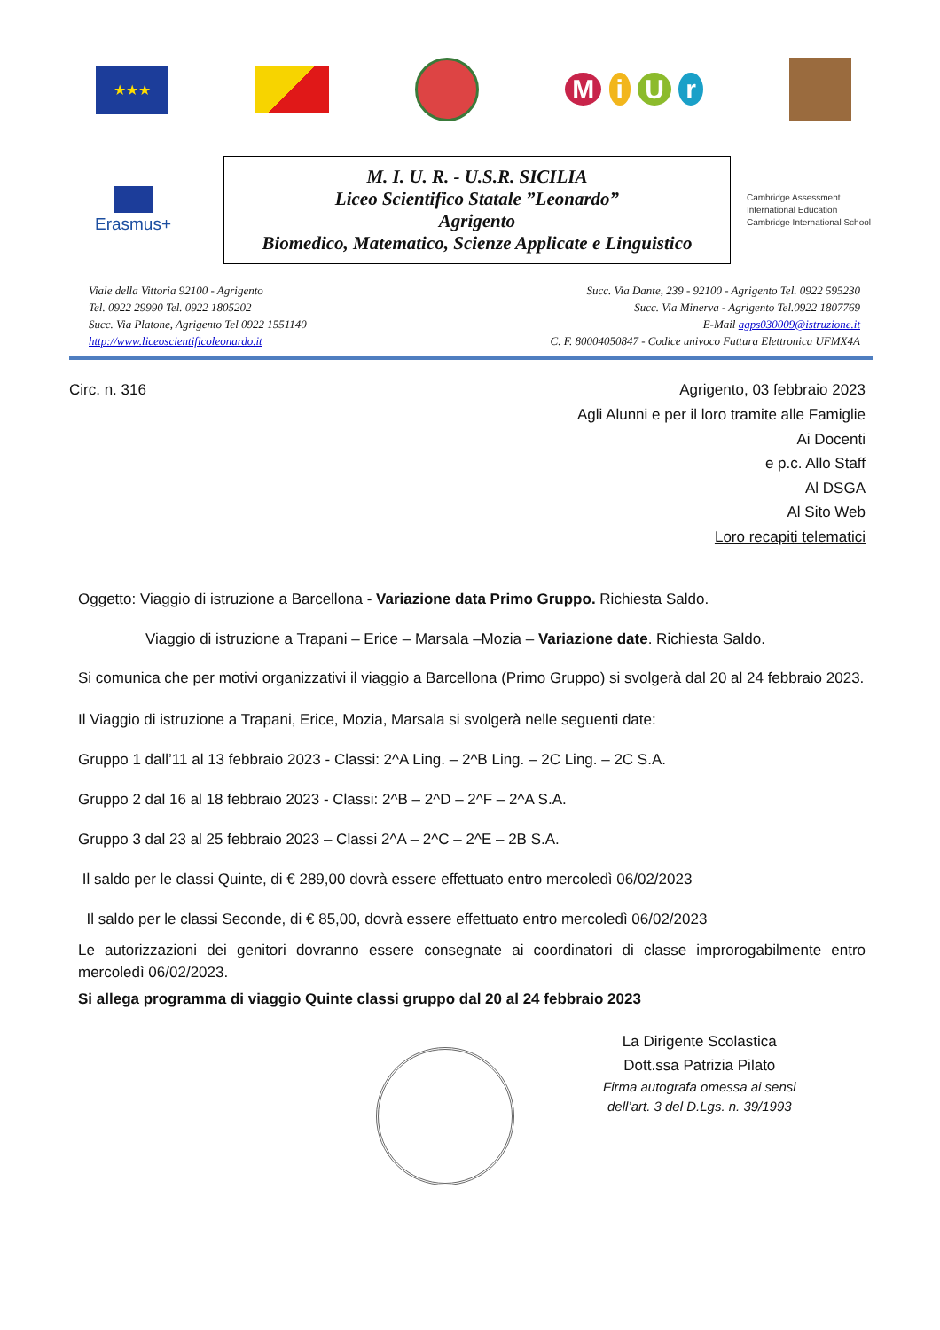★★★
M i U r
Erasmus+
M. I. U. R. - U.S.R. SICILIA
Liceo Scientifico Statale ”Leonardo”
Agrigento
Biomedico, Matematico, Scienze Applicate e Linguistico
Cambridge Assessment
International Education
Cambridge International School
Viale della Vittoria 92100 - Agrigento
Tel. 0922 29990 Tel. 0922 1805202
Succ. Via Platone, Agrigento Tel 0922 1551140
http://www.liceoscientificoleonardo.it
Succ. Via Dante, 239 - 92100 - Agrigento Tel. 0922 595230
Succ. Via Minerva - Agrigento Tel.0922 1807769
E-Mail agps030009@istruzione.it
C. F. 80004050847 - Codice univoco Fattura Elettronica UFMX4A
Circ. n. 316 Agrigento, 03 febbraio 2023
Agli Alunni e per il loro tramite alle Famiglie
Ai Docenti
e p.c. Allo Staff
Al DSGA
Al Sito Web
Loro recapiti telematici
Oggetto: Viaggio di istruzione a Barcellona - Variazione data Primo Gruppo. Richiesta Saldo.
Viaggio di istruzione a Trapani – Erice – Marsala –Mozia – Variazione date. Richiesta Saldo.
Si comunica che per motivi organizzativi il viaggio a Barcellona (Primo Gruppo) si svolgerà dal 20 al 24 febbraio 2023.
Il Viaggio di istruzione a Trapani, Erice, Mozia, Marsala si svolgerà nelle seguenti date:
Gruppo 1 dall’11 al 13 febbraio 2023 - Classi: 2^A Ling. – 2^B Ling. – 2C Ling. – 2C S.A.
Gruppo 2 dal 16 al 18 febbraio 2023 - Classi: 2^B – 2^D – 2^F – 2^A S.A.
Gruppo 3 dal 23 al 25 febbraio 2023 – Classi 2^A – 2^C – 2^E – 2B S.A.
Il saldo per le classi Quinte, di € 289,00 dovrà essere effettuato entro mercoledì 06/02/2023
Il saldo per le classi Seconde, di € 85,00, dovrà essere effettuato entro mercoledì 06/02/2023
Le autorizzazioni dei genitori dovranno essere consegnate ai coordinatori di classe improrogabilmente entro mercoledì 06/02/2023.
Si allega programma di viaggio Quinte classi gruppo dal 20 al 24 febbraio 2023
La Dirigente Scolastica
Dott.ssa Patrizia Pilato
Firma autografa omessa ai sensi
dell’art. 3 del D.Lgs. n. 39/1993